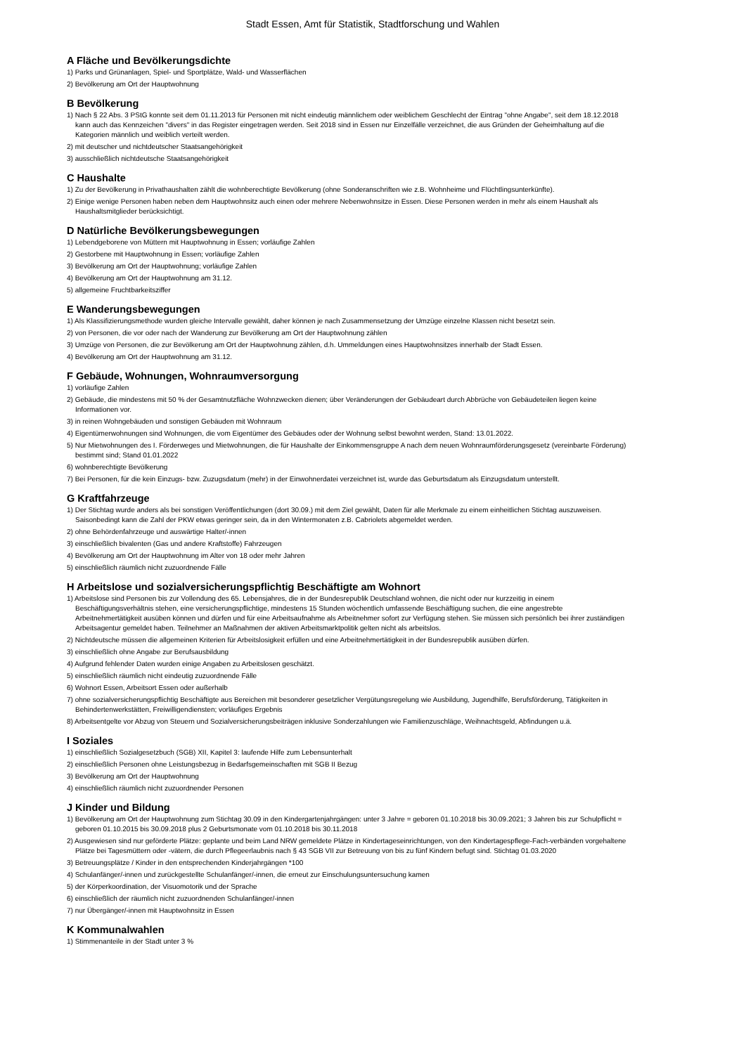Stadt Essen, Amt für Statistik, Stadtforschung und Wahlen
A Fläche und Bevölkerungsdichte
1) Parks und Grünanlagen, Spiel- und Sportplätze, Wald- und Wasserflächen
2) Bevölkerung am Ort der Hauptwohnung
B Bevölkerung
1) Nach § 22 Abs. 3 PStG konnte seit dem 01.11.2013 für Personen mit nicht eindeutig männlichem oder weiblichem Geschlecht der Eintrag "ohne Angabe", seit dem 18.12.2018 kann auch das Kennzeichen "divers" in das Register eingetragen werden. Seit 2018 sind in Essen nur Einzelfälle verzeichnet, die aus Gründen der Geheimhaltung auf die Kategorien männlich und weiblich verteilt werden.
2) mit deutscher und nichtdeutscher Staatsangehörigkeit
3) ausschließlich nichtdeutsche Staatsangehörigkeit
C Haushalte
1) Zu der Bevölkerung in Privathaushalten zählt die wohnberechtigte Bevölkerung (ohne Sonderanschriften wie z.B. Wohnheime und Flüchtlingsunterkünfte).
2) Einige wenige Personen haben neben dem Hauptwohnsitz auch einen oder mehrere Nebenwohnsitze in Essen. Diese Personen werden in mehr als einem Haushalt als Haushaltsmitglieder berücksichtigt.
D Natürliche Bevölkerungsbewegungen
1) Lebendgeborene von Müttern mit Hauptwohnung in Essen; vorläufige Zahlen
2) Gestorbene mit Hauptwohnung in Essen; vorläufige Zahlen
3) Bevölkerung am Ort der Hauptwohnung; vorläufige Zahlen
4) Bevölkerung am Ort der Hauptwohnung am 31.12.
5) allgemeine Fruchtbarkeitsziffer
E Wanderungsbewegungen
1) Als Klassifizierungsmethode wurden gleiche Intervalle gewählt, daher können je nach Zusammensetzung der Umzüge einzelne Klassen nicht besetzt sein.
2) von Personen, die vor oder nach der Wanderung zur Bevölkerung am Ort der Hauptwohnung zählen
3) Umzüge von Personen, die zur Bevölkerung am Ort der Hauptwohnung zählen, d.h. Ummeldungen eines Hauptwohnsitzes innerhalb der Stadt Essen.
4) Bevölkerung am Ort der Hauptwohnung am 31.12.
F Gebäude, Wohnungen, Wohnraumversorgung
1) vorläufige Zahlen
2) Gebäude, die mindestens mit 50 % der Gesamtnutzfläche Wohnzwecken dienen; über Veränderungen der Gebäudeart durch Abbrüche von Gebäudeteilen liegen keine Informationen vor.
3) in reinen Wohngebäuden und sonstigen Gebäuden mit Wohnraum
4) Eigentümerwohnungen sind Wohnungen, die vom Eigentümer des Gebäudes oder der Wohnung selbst bewohnt werden, Stand: 13.01.2022.
5) Nur Mietwohnungen des I. Förderweges und Mietwohnungen, die für Haushalte der Einkommensgruppe A nach dem neuen Wohnraumförderungsgesetz (vereinbarte Förderung) bestimmt sind; Stand 01.01.2022
6) wohnberechtigte Bevölkerung
7) Bei Personen, für die kein Einzugs- bzw. Zuzugsdatum (mehr) in der Einwohnerdatei verzeichnet ist, wurde das Geburtsdatum als Einzugsdatum unterstellt.
G Kraftfahrzeuge
1) Der Stichtag wurde anders als bei sonstigen Veröffentlichungen (dort 30.09.) mit dem Ziel gewählt, Daten für alle Merkmale zu einem einheitlichen Stichtag auszuweisen. Saisonbedingt kann die Zahl der PKW etwas geringer sein, da in den Wintermonaten z.B. Cabriolets abgemeldet werden.
2) ohne Behördenfahrzeuge und auswärtige Halter/-innen
3) einschließlich bivalenten (Gas und andere Kraftstoffe) Fahrzeugen
4) Bevölkerung am Ort der Hauptwohnung im Alter von 18 oder mehr Jahren
5) einschließlich räumlich nicht zuzuordnende Fälle
H Arbeitslose und sozialversicherungspflichtig Beschäftigte am Wohnort
1) Arbeitslose sind Personen bis zur Vollendung des 65. Lebensjahres, die in der Bundesrepublik Deutschland wohnen, die nicht oder nur kurzzeitig in einem Beschäftigungsverhältnis stehen, eine versicherungspflichtige, mindestens 15 Stunden wöchentlich umfassende Beschäftigung suchen, die eine angestrebte Arbeitnehmertätigkeit ausüben können und dürfen und für eine Arbeitsaufnahme als Arbeitnehmer sofort zur Verfügung stehen. Sie müssen sich persönlich bei ihrer zuständigen Arbeitsagentur gemeldet haben. Teilnehmer an Maßnahmen der aktiven Arbeitsmarktpolitik gelten nicht als arbeitslos.
2) Nichtdeutsche müssen die allgemeinen Kriterien für Arbeitslosigkeit erfüllen und eine Arbeitnehmertätigkeit in der Bundesrepublik ausüben dürfen.
3) einschließlich ohne Angabe zur Berufsausbildung
4) Aufgrund fehlender Daten wurden einige Angaben zu Arbeitslosen geschätzt.
5) einschließlich räumlich nicht eindeutig zuzuordnende Fälle
6) Wohnort Essen, Arbeitsort Essen oder außerhalb
7) ohne sozialversicherungspflichtig Beschäftigte aus Bereichen mit besonderer gesetzlicher Vergütungsregelung wie Ausbildung, Jugendhilfe, Berufsförderung, Tätigkeiten in Behindertenwerkstätten, Freiwilligendiensten; vorläufiges Ergebnis
8) Arbeitsentgelte vor Abzug von Steuern und Sozialversicherungsbeiträgen inklusive Sonderzahlungen wie Familienzuschläge, Weihnachtsgeld, Abfindungen u.ä.
I Soziales
1) einschließlich Sozialgesetzbuch (SGB) XII, Kapitel 3: laufende Hilfe zum Lebensunterhalt
2) einschließlich Personen ohne Leistungsbezug in Bedarfsgemeinschaften mit SGB II Bezug
3) Bevölkerung am Ort der Hauptwohnung
4) einschließlich räumlich nicht zuzuordnender Personen
J Kinder und Bildung
1) Bevölkerung am Ort der Hauptwohnung zum Stichtag 30.09 in den Kindergartenjahrgängen: unter 3 Jahre = geboren 01.10.2018 bis 30.09.2021; 3 Jahren bis zur Schulpflicht = geboren 01.10.2015 bis 30.09.2018 plus 2 Geburtsmonate vom 01.10.2018 bis 30.11.2018
2) Ausgewiesen sind nur geförderte Plätze: geplante und beim Land NRW gemeldete Plätze in Kindertageseinrichtungen, von den Kindertagespflege-Fach-verbänden vorgehaltene Plätze bei Tagesmüttern oder -vätern, die durch Pflegeerlaubnis nach § 43 SGB VII zur Betreuung von bis zu fünf Kindern befugt sind. Stichtag 01.03.2020
3) Betreuungsplätze / Kinder in den entsprechenden Kinderjahrgängen *100
4) Schulanfänger/-innen und zurückgestellte Schulanfänger/-innen, die erneut zur Einschulungsuntersuchung kamen
5) der Körperkoordination, der Visuomotorik und der Sprache
6) einschließlich der räumlich nicht zuzuordnenden Schulanfänger/-innen
7) nur Übergänger/-innen mit Hauptwohnsitz in Essen
K Kommunalwahlen
1) Stimmenanteile in der Stadt unter 3 %